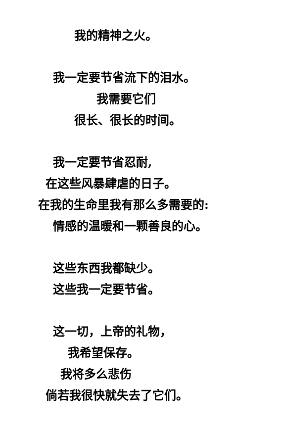我的精神之火。
我一定要节省流下的泪水。
我需要它们
很长、很长的时间。
我一定要节省忍耐,
在这些风暴肆虐的日子。
在我的生命里我有那么多需要的:
情感的温暖和一颗善良的心。
这些东西我都缺少。
这些我一定要节省。
这一切，上帝的礼物，
我希望保存。
我将多么悲伤
倘若我很快就失去了它们。